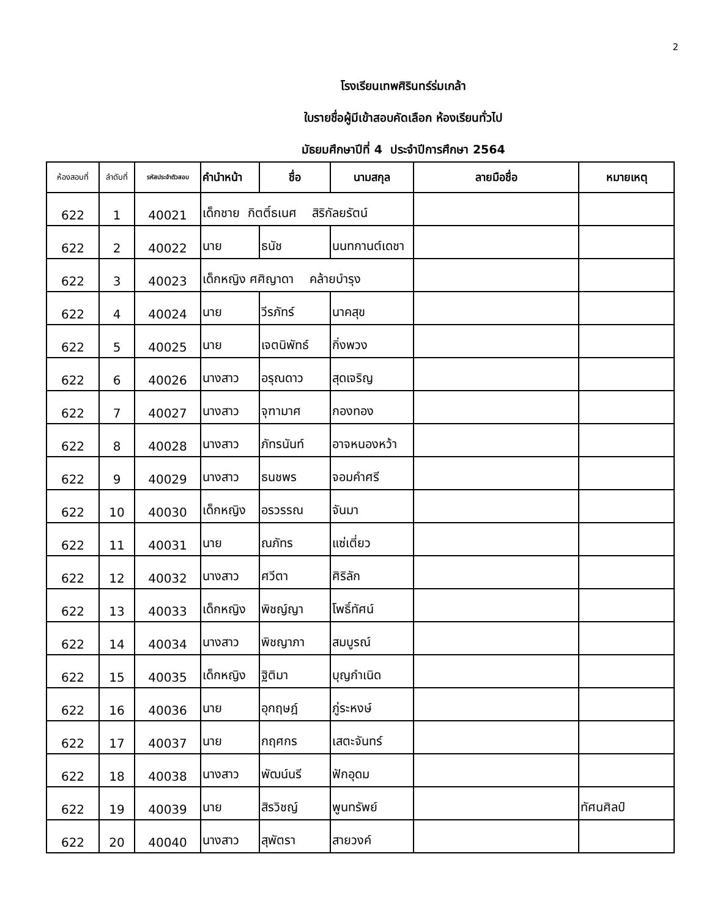2
โรงเรียนเทพศิรินทร์ร่มเกล้า
ใบรายชื่อผู้มีเข้าสอบคัดเลือก ห้องเรียนทั่วไป
มัธยมศึกษาปีที่ 4 ประจำปีการศึกษา 2564
| ห้องสอบที่ | ลำดับที่ | รหัสประจำตัวสอบ | คำนำหน้า | ชื่อ | นามสกุล | ลายมือชื่อ | หมายเหตุ |
| --- | --- | --- | --- | --- | --- | --- | --- |
| 622 | 1 | 40021 | เด็กชาย กิตติ์ธเนศ สิริกัลยรัตน์ | | | | |
| 622 | 2 | 40022 | นาย | ธนัช | นนทกานต์เดชา | | |
| 622 | 3 | 40023 | เด็กหญิง ศศิญาดา คล้ายบำรุง | | | | |
| 622 | 4 | 40024 | นาย | วีรภัทร์ | นาคสุข | | |
| 622 | 5 | 40025 | นาย | เจตนิพัทธ์ | กิ่งพวง | | |
| 622 | 6 | 40026 | นางสาว | อรุณดาว | สุดเจริญ | | |
| 622 | 7 | 40027 | นางสาว | จุฑามาศ | กองทอง | | |
| 622 | 8 | 40028 | นางสาว | ภัทรนันท์ | อาจหนองหว้า | | |
| 622 | 9 | 40029 | นางสาว | ธนชพร | จอมคำศรี | | |
| 622 | 10 | 40030 | เด็กหญิง | อรวรรณ | จันมา | | |
| 622 | 11 | 40031 | นาย | ณภัทร | แซ่เตี่ยว | | |
| 622 | 12 | 40032 | นางสาว | ศวีตา | ศิริลัก | | |
| 622 | 13 | 40033 | เด็กหญิง | พิชญ์ญา | โพธิ์ทัศน์ | | |
| 622 | 14 | 40034 | นางสาว | พิชญาภา | สมบูรณ์ | | |
| 622 | 15 | 40035 | เด็กหญิง | ฐิติมา | บุญกำเนิด | | |
| 622 | 16 | 40036 | นาย | อุกฤษฎ์ | ภู่ระหงษ์ | | |
| 622 | 17 | 40037 | นาย | กฤศกร | เสตะจันทร์ | | |
| 622 | 18 | 40038 | นางสาว | พัฒน์นรี | ฟักอุดม | | |
| 622 | 19 | 40039 | นาย | สิรวิชญ์ | พูนทรัพย์ | | ทัศนศิลป์ |
| 622 | 20 | 40040 | นางสาว | สุพัตรา | สายวงค์ | | |